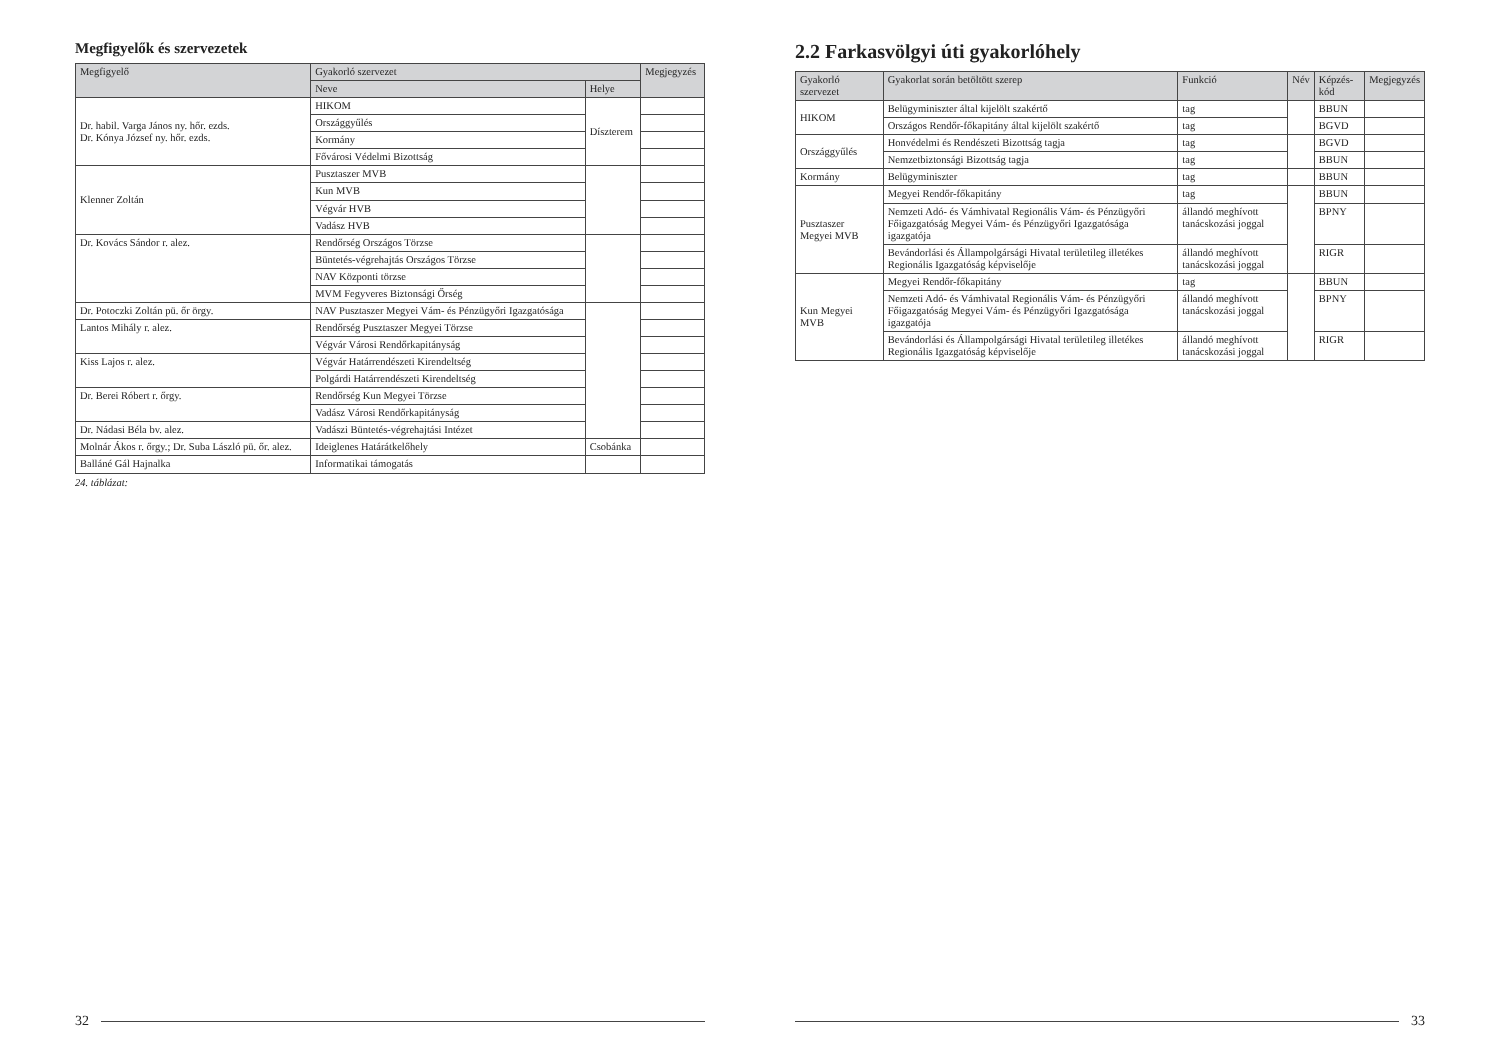Megfigyelők és szervezetek
| Megfigyelő | Gyakorló szervezet | | Megjegyzés |
| --- | --- | --- | --- |
| | Neve | Helye | |
| Dr. habil. Varga János ny. hőr. ezds. Dr. Kónya József ny. hőr. ezds. | HIKOM | Díszterem | |
| | Országgyűlés | | |
| | Kormány | | |
| | Fővárosi Védelmi Bizottság | | |
| Klenner Zoltán | Pusztaszer MVB | | |
| | Kun MVB | | |
| | Végvár HVB | | |
| | Vadász HVB | | |
| Dr. Kovács Sándor r. alez. | Rendőrség Országos Törzse | | |
| | Büntetés-végrehajtás Országos Törzse | | |
| | NAV Központi törzse | | |
| | MVM Fegyveres Biztonsági Őrség | | |
| Dr. Potoczki Zoltán pü. őr örgy. | NAV Pusztaszer Megyei Vám- és Pénzügyőri Igazgatósága | | |
| Lantos Mihály r. alez. | Rendőrség Pusztaszer Megyei Törzse | | |
| | Végvár Városi Rendőrkapitányság | | |
| Kiss Lajos r. alez. | Végvár Határrendészeti Kirendeltség | | |
| | Polgárdi Határrendészeti Kirendeltség | | |
| Dr. Berei Róbert r. őrgy. | Rendőrség Kun Megyei Törzse | | |
| | Vadász Városi Rendőrkapitányság | | |
| Dr. Nádasi Béla bv. alez. | Vadászi Büntetés-végrehajtási Intézet | | |
| Molnár Ákos r. őrgy.; Dr. Suba László pü. őr. alez. | Ideiglenes Határátkelőhely | Csobánka | |
| Balláné Gál Hajnalka | Informatikai támogatás | | |
24. táblázat:
32
2.2 Farkasvölgyi úti gyakorlóhely
| Gyakorló szervezet | Gyakorlat során betöltött szerep | Funkció | Név | Képzés-kód | Megjegyzés |
| --- | --- | --- | --- | --- | --- |
| HIKOM | Belügyminiszter által kijelölt szakértő | tag | | BBUN | |
| | Országos Rendőr-főkapitány által kijelölt szakértő | tag | | BGVD | |
| Országgyűlés | Honvédelmi és Rendészeti Bizottság tagja | tag | | BGVD | |
| | Nemzetbiztonsági Bizottság tagja | tag | | BBUN | |
| Kormány | Belügyminiszter | tag | | BBUN | |
| Pusztaszer Megyei MVB | Megyei Rendőr-főkapitány | tag | | BBUN | |
| | Nemzeti Adó- és Vámhivatal Regionális Vám- és Pénzügyőri Főigazgatóság Megyei Vám- és Pénzügyőri Igazgatósága igazgatója | állandó meghívott tanácskozási joggal | | BPNY | |
| | Bevándorlási és Állampolgársági Hivatal területileg illetékes Regionális Igazgatóság képviselője | állandó meghívott tanácskozási joggal | | RIGR | |
| Kun Megyei MVB | Megyei Rendőr-főkapitány | tag | | BBUN | |
| | Nemzeti Adó- és Vámhivatal Regionális Vám- és Pénzügyőri Főigazgatóság Megyei Vám- és Pénzügyőri Igazgatósága igazgatója | állandó meghívott tanácskozási joggal | | BPNY | |
| | Bevándorlási és Állampolgársági Hivatal területileg illetékes Regionális Igazgatóság képviselője | állandó meghívott tanácskozási joggal | | RIGR | |
33